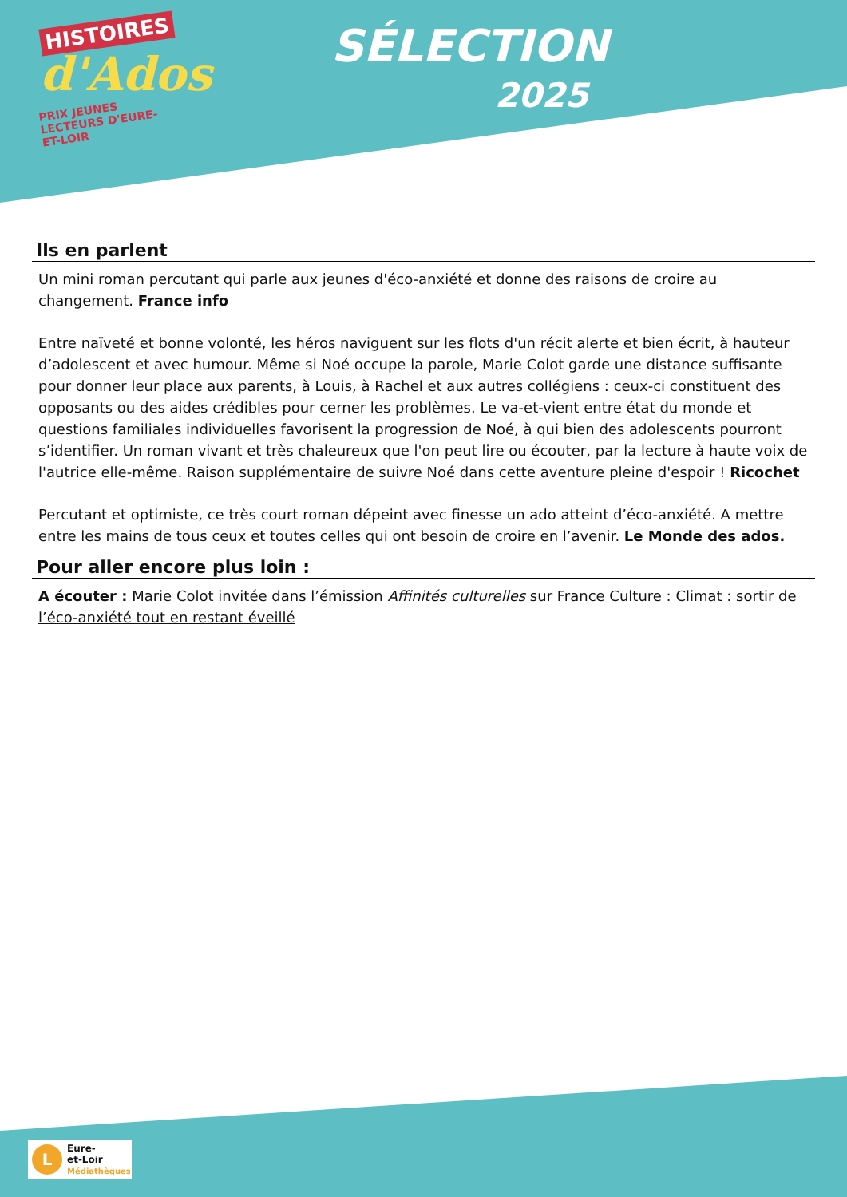HISTOIRES
d'Ados
PRIX JEUNES LECTEURS D'EURE-ET-LOIR
SÉLECTION
2025
Ils en parlent
Un mini roman percutant qui parle aux jeunes d'éco-anxiété et donne des raisons de croire au changement. France info
Entre naïveté et bonne volonté, les héros naviguent sur les flots d'un récit alerte et bien écrit, à hauteur d’adolescent et avec humour. Même si Noé occupe la parole, Marie Colot garde une distance suffisante pour donner leur place aux parents, à Louis, à Rachel et aux autres collégiens : ceux-ci constituent des opposants ou des aides crédibles pour cerner les problèmes. Le va-et-vient entre état du monde et questions familiales individuelles favorisent la progression de Noé, à qui bien des adolescents pourront s’identifier. Un roman vivant et très chaleureux que l'on peut lire ou écouter, par la lecture à haute voix de l'autrice elle-même. Raison supplémentaire de suivre Noé dans cette aventure pleine d'espoir ! Ricochet
Percutant et optimiste, ce très court roman dépeint avec finesse un ado atteint d’éco-anxiété. A mettre entre les mains de tous ceux et toutes celles qui ont besoin de croire en l’avenir. Le Monde des ados.
Pour aller encore plus loin :
A écouter : Marie Colot invitée dans l’émission Affinités culturelles sur France Culture : Climat : sortir de l’éco-anxiété tout en restant éveillé
L
Eure-
et-Loir
Médiathèques